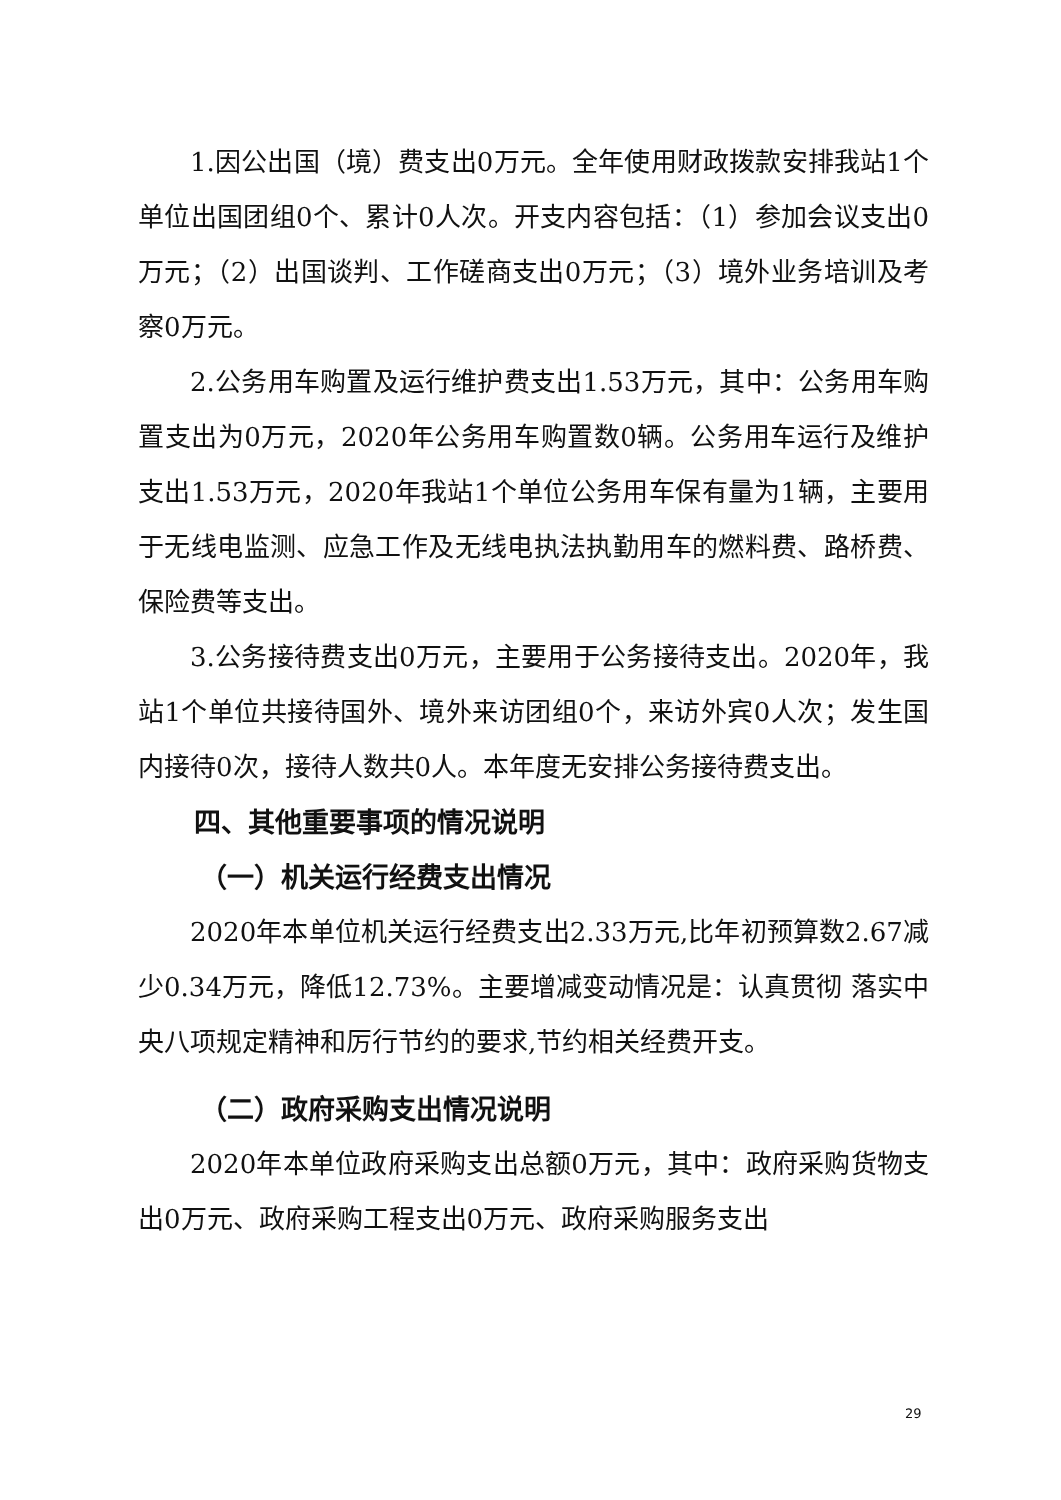1.因公出国（境）费支出0万元。全年使用财政拨款安排我站1个单位出国团组0个、累计0人次。开支内容包括：（1）参加会议支出0万元；（2）出国谈判、工作磋商支出0万元；（3）境外业务培训及考察0万元。
2.公务用车购置及运行维护费支出1.53万元，其中：公务用车购置支出为0万元，2020年公务用车购置数0辆。公务用车运行及维护支出1.53万元，2020年我站1个单位公务用车保有量为1辆，主要用于无线电监测、应急工作及无线电执法执勤用车的燃料费、路桥费、保险费等支出。
3.公务接待费支出0万元，主要用于公务接待支出。2020年，我站1个单位共接待国外、境外来访团组0个，来访外宾0人次；发生国内接待0次，接待人数共0人。本年度无安排公务接待费支出。
四、其他重要事项的情况说明
（一）机关运行经费支出情况
2020年本单位机关运行经费支出2.33万元,比年初预算数2.67减少0.34万元，降低12.73%。主要增减变动情况是：认真贯彻 落实中央八项规定精神和厉行节约的要求,节约相关经费开支。
（二）政府采购支出情况说明
2020年本单位政府采购支出总额0万元，其中：政府采购货物支出0万元、政府采购工程支出0万元、政府采购服务支出
29